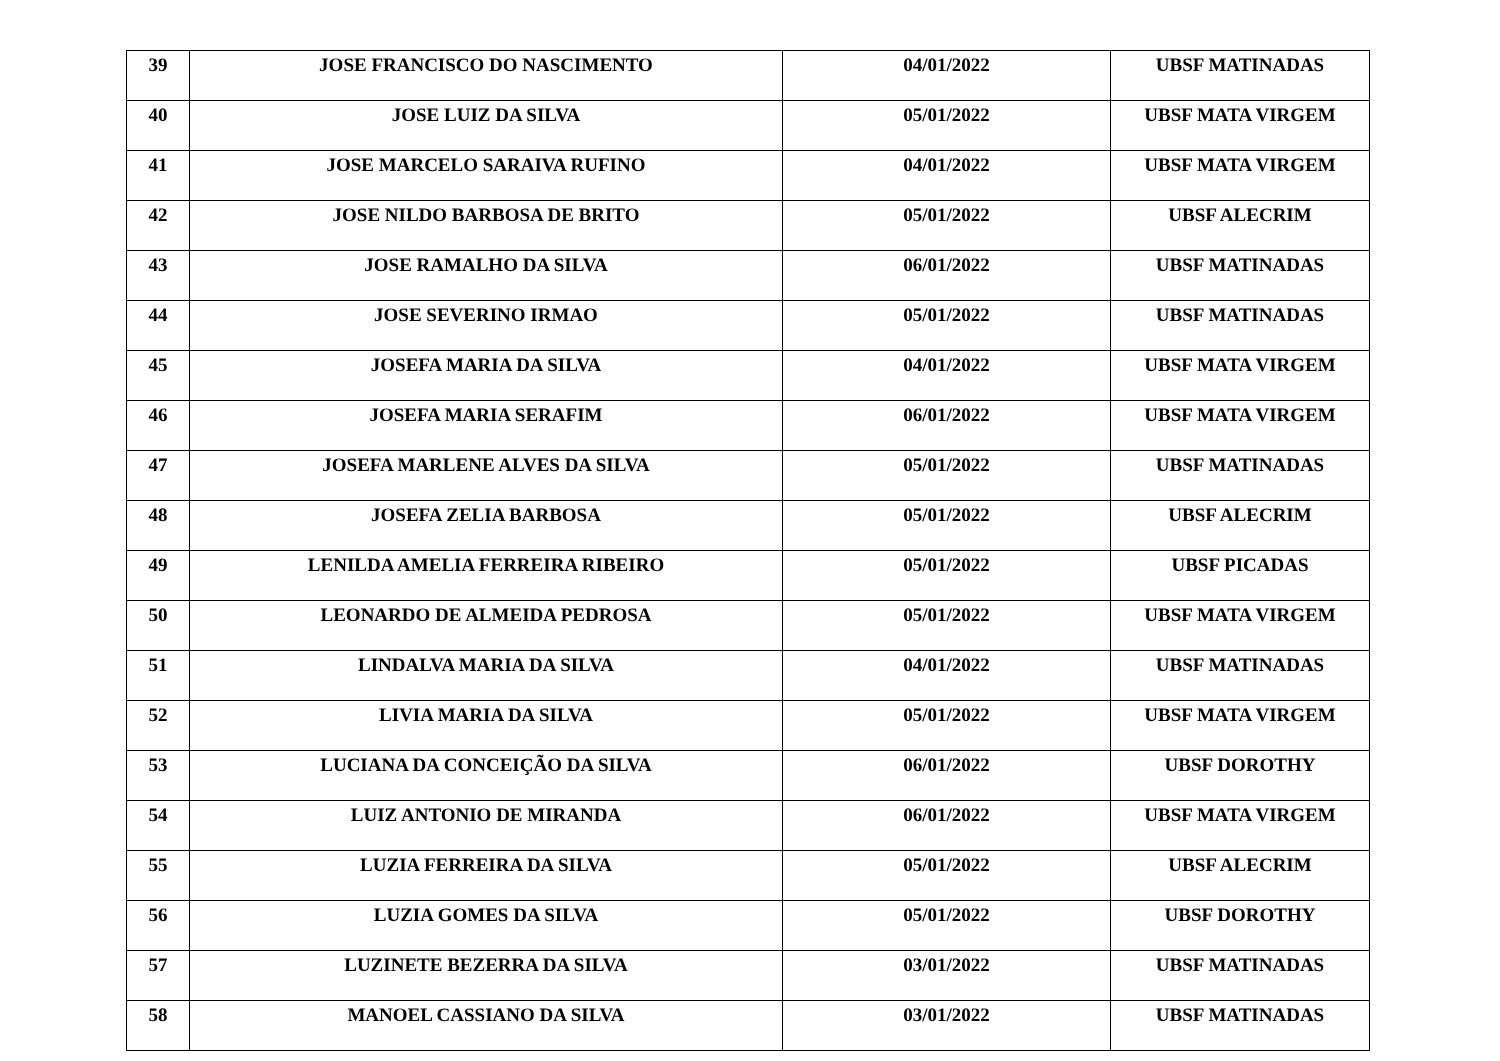| 39 | JOSE FRANCISCO DO NASCIMENTO | 04/01/2022 | UBSF MATINADAS |
| 40 | JOSE LUIZ DA SILVA | 05/01/2022 | UBSF MATA VIRGEM |
| 41 | JOSE MARCELO SARAIVA RUFINO | 04/01/2022 | UBSF MATA VIRGEM |
| 42 | JOSE NILDO BARBOSA DE BRITO | 05/01/2022 | UBSF ALECRIM |
| 43 | JOSE RAMALHO DA SILVA | 06/01/2022 | UBSF MATINADAS |
| 44 | JOSE SEVERINO IRMAO | 05/01/2022 | UBSF MATINADAS |
| 45 | JOSEFA MARIA DA SILVA | 04/01/2022 | UBSF MATA VIRGEM |
| 46 | JOSEFA MARIA SERAFIM | 06/01/2022 | UBSF MATA VIRGEM |
| 47 | JOSEFA MARLENE ALVES DA SILVA | 05/01/2022 | UBSF MATINADAS |
| 48 | JOSEFA ZELIA BARBOSA | 05/01/2022 | UBSF ALECRIM |
| 49 | LENILDA AMELIA FERREIRA RIBEIRO | 05/01/2022 | UBSF PICADAS |
| 50 | LEONARDO DE ALMEIDA PEDROSA | 05/01/2022 | UBSF MATA VIRGEM |
| 51 | LINDALVA MARIA DA SILVA | 04/01/2022 | UBSF MATINADAS |
| 52 | LIVIA MARIA DA SILVA | 05/01/2022 | UBSF MATA VIRGEM |
| 53 | LUCIANA DA CONCEIÇÃO DA SILVA | 06/01/2022 | UBSF DOROTHY |
| 54 | LUIZ ANTONIO DE MIRANDA | 06/01/2022 | UBSF MATA VIRGEM |
| 55 | LUZIA FERREIRA DA SILVA | 05/01/2022 | UBSF ALECRIM |
| 56 | LUZIA GOMES DA SILVA | 05/01/2022 | UBSF DOROTHY |
| 57 | LUZINETE BEZERRA DA SILVA | 03/01/2022 | UBSF MATINADAS |
| 58 | MANOEL CASSIANO DA SILVA | 03/01/2022 | UBSF MATINADAS |